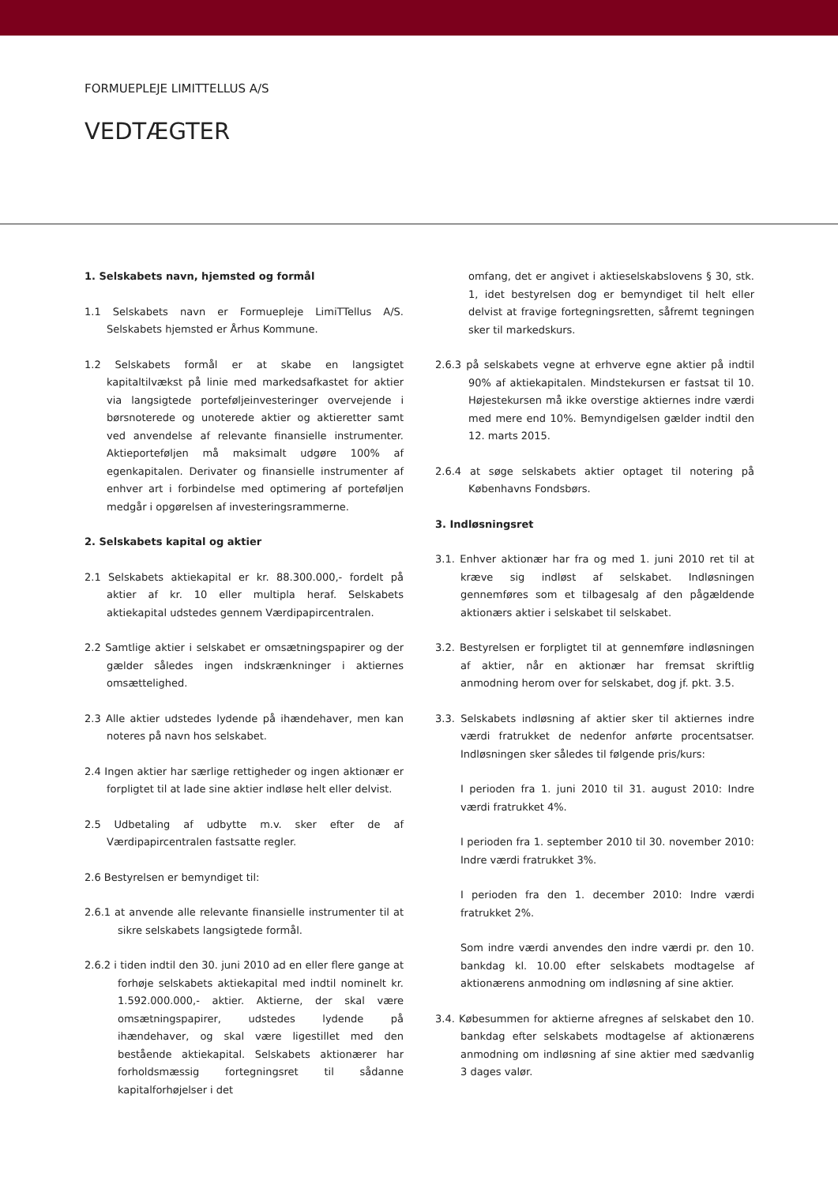FORMUEPLEJE LIMITTELLUS A/S
VEDTÆGTER
1. Selskabets navn, hjemsted og formål
1.1 Selskabets navn er Formuepleje LimiTTellus A/S. Selskabets hjemsted er Århus Kommune.
1.2 Selskabets formål er at skabe en langsigtet kapitaltilvækst på linie med markedsafkastet for aktier via langsigtede porteføljeinvesteringer overvejende i børsnoterede og unoterede aktier og aktieretter samt ved anvendelse af relevante finansielle instrumenter. Aktieporteføljen må maksimalt udgøre 100% af egenkapitalen. Derivater og finansielle instrumenter af enhver art i forbindelse med optimering af porteføljen medgår i opgørelsen af investeringsrammerne.
2. Selskabets kapital og aktier
2.1 Selskabets aktiekapital er kr. 88.300.000,- fordelt på aktier af kr. 10 eller multipla heraf. Selskabets aktiekapital udstedes gennem Værdipapircentralen.
2.2 Samtlige aktier i selskabet er omsætningspapirer og der gælder således ingen indskrænkninger i aktiernes omsættelighed.
2.3 Alle aktier udstedes lydende på ihændehaver, men kan noteres på navn hos selskabet.
2.4 Ingen aktier har særlige rettigheder og ingen aktionær er forpligtet til at lade sine aktier indløse helt eller delvist.
2.5 Udbetaling af udbytte m.v. sker efter de af Værdipapircentralen fastsatte regler.
2.6 Bestyrelsen er bemyndiget til:
2.6.1 at anvende alle relevante finansielle instrumenter til at sikre selskabets langsigtede formål.
2.6.2 i tiden indtil den 30. juni 2010 ad en eller flere gange at forhøje selskabets aktiekapital med indtil nominelt kr. 1.592.000.000,- aktier. Aktierne, der skal være omsætningspapirer, udstedes lydende på ihændehaver, og skal være ligestillet med den bestående aktiekapital. Selskabets aktionærer har forholdsmæssig fortegningsret til sådanne kapitalforhøjelser i det
omfang, det er angivet i aktieselskabslovens § 30, stk. 1, idet bestyrelsen dog er bemyndiget til helt eller delvist at fravige fortegningsretten, såfremt tegningen sker til markedskurs.
2.6.3 på selskabets vegne at erhverve egne aktier på indtil 90% af aktiekapitalen. Mindstekursen er fastsat til 10. Højestekursen må ikke overstige aktiernes indre værdi med mere end 10%. Bemyndigelsen gælder indtil den 12. marts 2015.
2.6.4 at søge selskabets aktier optaget til notering på Københavns Fondsbørs.
3. Indløsningsret
3.1. Enhver aktionær har fra og med 1. juni 2010 ret til at kræve sig indløst af selskabet. Indløsningen gennemføres som et tilbagesalg af den pågældende aktionærs aktier i selskabet til selskabet.
3.2. Bestyrelsen er forpligtet til at gennemføre indløsningen af aktier, når en aktionær har fremsat skriftlig anmodning herom over for selskabet, dog jf. pkt. 3.5.
3.3. Selskabets indløsning af aktier sker til aktiernes indre værdi fratrukket de nedenfor anførte procentsatser. Indløsningen sker således til følgende pris/kurs:
I perioden fra 1. juni 2010 til 31. august 2010: Indre værdi fratrukket 4%.
I perioden fra 1. september 2010 til 30. november 2010: Indre værdi fratrukket 3%.
I perioden fra den 1. december 2010: Indre værdi fratrukket 2%.
Som indre værdi anvendes den indre værdi pr. den 10. bankdag kl. 10.00 efter selskabets modtagelse af aktionærens anmodning om indløsning af sine aktier.
3.4. Købesummen for aktierne afregnes af selskabet den 10. bankdag efter selskabets modtagelse af aktionærens anmodning om indløsning af sine aktier med sædvanlig 3 dages valør.